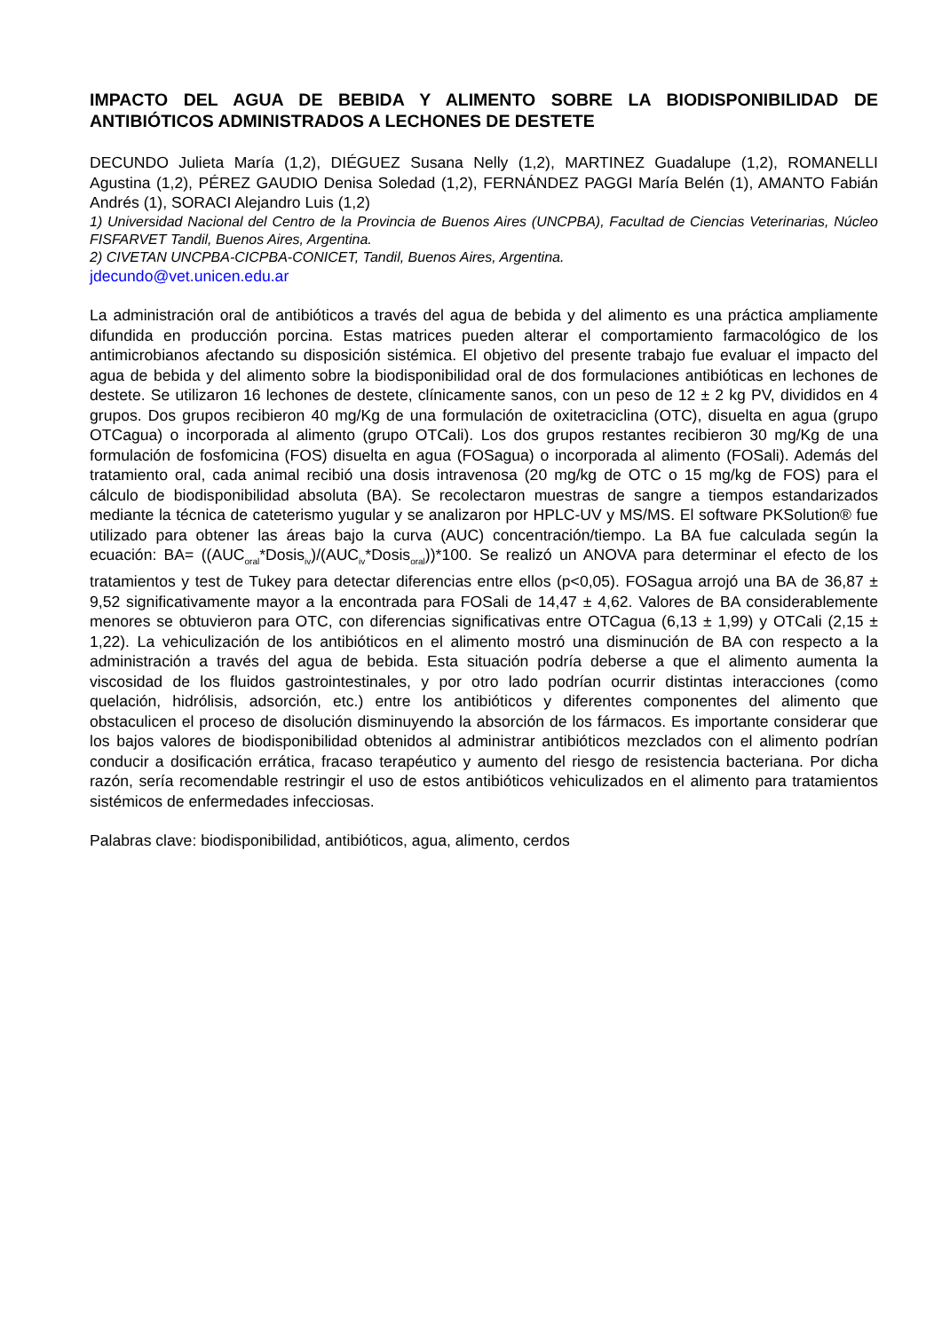IMPACTO DEL AGUA DE BEBIDA Y ALIMENTO SOBRE LA BIODISPONIBILIDAD DE ANTIBIÓTICOS ADMINISTRADOS A LECHONES DE DESTETE
DECUNDO Julieta María (1,2), DIÉGUEZ Susana Nelly (1,2), MARTINEZ Guadalupe (1,2), ROMANELLI Agustina (1,2), PÉREZ GAUDIO Denisa Soledad (1,2), FERNÁNDEZ PAGGI María Belén (1), AMANTO Fabián Andrés (1), SORACI Alejandro Luis (1,2)
1) Universidad Nacional del Centro de la Provincia de Buenos Aires (UNCPBA), Facultad de Ciencias Veterinarias, Núcleo FISFARVET Tandil, Buenos Aires, Argentina.
2) CIVETAN UNCPBA-CICPBA-CONICET, Tandil, Buenos Aires, Argentina.
jdecundo@vet.unicen.edu.ar
La administración oral de antibióticos a través del agua de bebida y del alimento es una práctica ampliamente difundida en producción porcina. Estas matrices pueden alterar el comportamiento farmacológico de los antimicrobianos afectando su disposición sistémica. El objetivo del presente trabajo fue evaluar el impacto del agua de bebida y del alimento sobre la biodisponibilidad oral de dos formulaciones antibióticas en lechones de destete. Se utilizaron 16 lechones de destete, clínicamente sanos, con un peso de 12 ± 2 kg PV, divididos en 4 grupos. Dos grupos recibieron 40 mg/Kg de una formulación de oxitetraciclina (OTC), disuelta en agua (grupo OTCagua) o incorporada al alimento (grupo OTCali). Los dos grupos restantes recibieron 30 mg/Kg de una formulación de fosfomicina (FOS) disuelta en agua (FOSagua) o incorporada al alimento (FOSali). Además del tratamiento oral, cada animal recibió una dosis intravenosa (20 mg/kg de OTC o 15 mg/kg de FOS) para el cálculo de biodisponibilidad absoluta (BA). Se recolectaron muestras de sangre a tiempos estandarizados mediante la técnica de cateterismo yugular y se analizaron por HPLC-UV y MS/MS. El software PKSolution® fue utilizado para obtener las áreas bajo la curva (AUC) concentración/tiempo. La BA fue calculada según la ecuación: BA= ((AUC<sub>oral</sub>*Dosis<sub>iv</sub>)/(AUC<sub>iv</sub>*Dosis<sub>oral</sub>))*100. Se realizó un ANOVA para determinar el efecto de los tratamientos y test de Tukey para detectar diferencias entre ellos (p<0,05). FOSagua arrojó una BA de 36,87 ± 9,52 significativamente mayor a la encontrada para FOSali de 14,47 ± 4,62. Valores de BA considerablemente menores se obtuvieron para OTC, con diferencias significativas entre OTCagua (6,13 ± 1,99) y OTCali (2,15 ± 1,22). La vehiculización de los antibióticos en el alimento mostró una disminución de BA con respecto a la administración a través del agua de bebida. Esta situación podría deberse a que el alimento aumenta la viscosidad de los fluidos gastrointestinales, y por otro lado podrían ocurrir distintas interacciones (como quelación, hidrólisis, adsorción, etc.) entre los antibióticos y diferentes componentes del alimento que obstaculicen el proceso de disolución disminuyendo la absorción de los fármacos. Es importante considerar que los bajos valores de biodisponibilidad obtenidos al administrar antibióticos mezclados con el alimento podrían conducir a dosificación errática, fracaso terapéutico y aumento del riesgo de resistencia bacteriana. Por dicha razón, sería recomendable restringir el uso de estos antibióticos vehiculizados en el alimento para tratamientos sistémicos de enfermedades infecciosas.
Palabras clave: biodisponibilidad, antibióticos, agua, alimento, cerdos